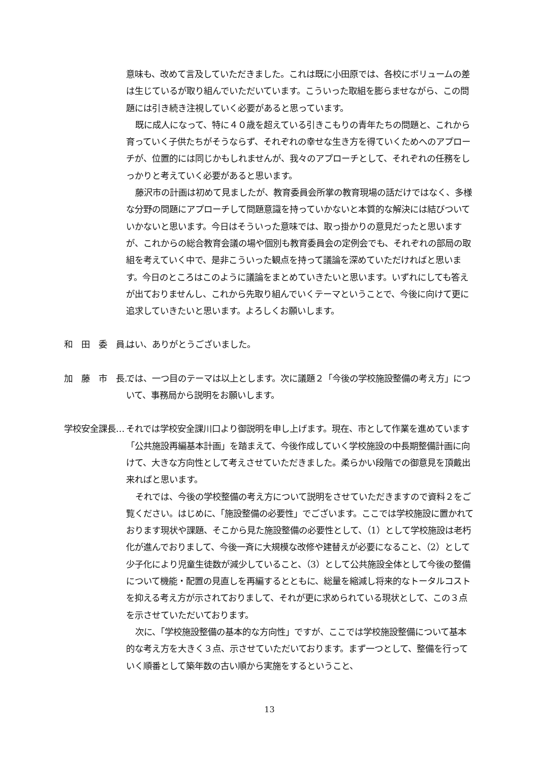意味も、改めて言及していただきました。これは既に小田原では、各校にボリュームの差は生じているが取り組んでいただいています。こういった取組を膨らませながら、この問題には引き続き注視していく必要があると思っています。
既に成人になって、特に４０歳を超えている引きこもりの青年たちの問題と、これから育っていく子供たちがそうならず、それぞれの幸せな生き方を得ていくためへのアプローチが、位置的には同じかもしれませんが、我々のアプローチとして、それぞれの任務をしっかりと考えていく必要があると思います。
藤沢市の計画は初めて見ましたが、教育委員会所掌の教育現場の話だけではなく、多様な分野の問題にアプローチして問題意識を持っていかないと本質的な解決には結びついていかないと思います。今日はそういった意味では、取っ掛かりの意見だったと思いますが、これからの総合教育会議の場や個別も教育委員会の定例会でも、それぞれの部局の取組を考えていく中で、是非こういった観点を持って議論を深めていただければと思います。今日のところはこのように議論をまとめていきたいと思います。いずれにしても答えが出ておりませんし、これから先取り組んでいくテーマということで、今後に向けて更に追求していきたいと思います。よろしくお願いします。
和　田　委　員… はい、ありがとうございました。
加　藤　市　長… では、一つ目のテーマは以上とします。次に議題２「今後の学校施設整備の考え方」について、事務局から説明をお願いします。
学校安全課長… それでは学校安全課川口より御説明を申し上げます。現在、市として作業を進めています「公共施設再編基本計画」を踏まえて、今後作成していく学校施設の中長期整備計画に向けて、大きな方向性として考えさせていただきました。柔らかい段階での御意見を頂戴出来ればと思います。
それでは、今後の学校整備の考え方について説明をさせていただきますので資料２をご覧ください。はじめに、「施設整備の必要性」でございます。ここでは学校施設に置かれております現状や課題、そこから見た施設整備の必要性として、（1）として学校施設は老朽化が進んでおりまして、今後一斉に大規模な改修や建替えが必要になること、（2）として少子化により児童生徒数が減少していること、（3）として公共施設全体として今後の整備について機能・配置の見直しを再編するとともに、総量を縮減し将来的なトータルコストを抑える考え方が示されておりまして、それが更に求められている現状として、この３点を示させていただいております。
次に、「学校施設整備の基本的な方向性」ですが、ここでは学校施設整備について基本的な考え方を大きく３点、示させていただいております。まず一つとして、整備を行っていく順番として築年数の古い順から実施をするということ、
13